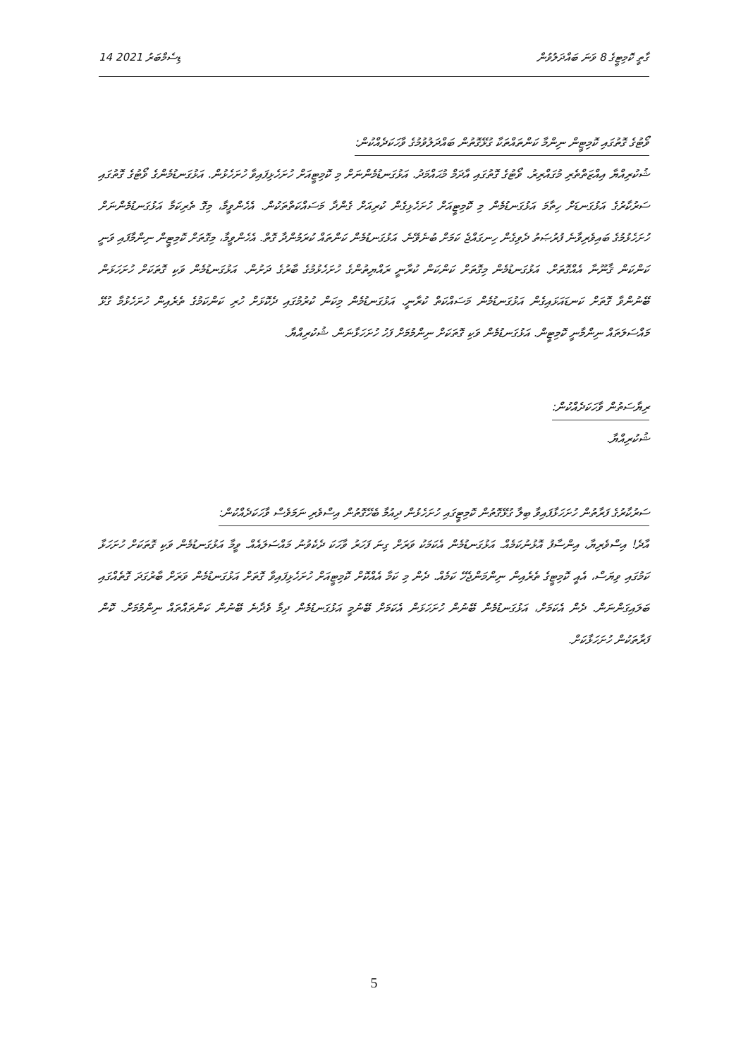14 ޑިސެމްބަރު 2021 ގާތީ ކޮމިޓީގެ 8 ވަނަ ބައްދަލުވުން
ވޯޓުގެ ގޮތުގައި ކޮމިޓީން ނިންމާ ކަންތައްތަކާ ގުޅޭގޮތުން ބައްދަލުވުމުގެ ވާހަކަދެއްކުން:
ޝުކުރިއްޔާ އިއްޒަތްތެރި މުގައްރިރު. ވޯޓުގެ ގޮތުގައި އާދަމް މުޙައްމަދު. އަޅުގަނޑުމެންނަށް މި ކޮމިޓީއަށް ހުށަހެޅިފައިވާ ހުށަހެޅުން. އަޅުގަނޑުމެންގެ ވޯޓުގެ ގޮތުގައި ސަރުކާރުގެ އަޅުގަނޑަށް ހިތާމަ އަޅުގަނޑުމެން މި ކޮމިޓީއަށް ހުށަހެޅިގެން ކުރިއަށް ގެންދާ މަސައްކަތްތަކުން. އެހެންވީމާ، މިގޮ ތެރިކަމާ އަޅުގަނޑުމެންނަށް ހުށަހެޅުމުގެ ބައިވެރިވާނެ ފުރުޞަތު ދެވިގެން ހިނގައްޖެ ކަމަށް ބުނެވޭނެ. އަޅުގަނޑުމެން ކަންތައް ކުރަމުންދާ ގޮތް. އެހެންވީމާ، މިގޮތަށް ކޮމިޓީން ނިންމާފައި ވަނީ ކަންކަން ޤާނޫނާ އެއްގޮތަށް. އަޅުގަނޑުމެން މިގޮތަށް ކަންކަން ކުރާނީ ރައްޔިތުންގެ ހުށަހެޅުމުގެ ބާރުގެ ދަށުން. އަޅުގަނޑުމެން ވަކި ގޮތަކަށް ހުށަހަޅަން ބޭނުންވާ ގޮތަށް ކަނޑައަޅައިގެން އަޅުގަނޑުމެން މަސައްކަތް ކުރާނީ. އަޅުގަނޑުމެން މިކަން ކުރުމުގައި ދެކޮޅަށް ހުރި ކަންކަމުގެ ތެރެއިން ހުށަހެޅުމާ ގުޅޭ މައްސަލަތައް ނިންމާނީ ކޮމިޓީން. އަޅުގަނޑުމެން ވަކި ގޮތަކަށް ނިންމުމަށް ފަހު ހުށަހަޅާނަން. ޝުކުރިއްޔާ.
ރިޔާސަތުން ވާހަކަދެއްކުން:
ޝުކުރިއްޔާ.
ސަރުކާރުގެ ފަރާތުން ހުށަހަޅާފައިވާ ބިލާ ގުޅޭގޮތުން ކޮމިޓީގައި ހުށަހެޅުން ދިއުމާ ބެހޭގޮތުން އިސްވެރި ނަމަވެސް ވާހަކަދެއްކުން:
އާދެ! އިސްވެރިޔާ، އިންސާފު އޮޅުނުކަމެއް. އަޅުގަނޑުމެން އެކަމަކު ވަރަށް ގިނަ ފަހަރު ވާހަކަ ދެކެވުނު މައްސަލައެއް. ވީމާ އަޅުގަނޑުމެން ވަކި ގޮތަކަށް ހުށަހަޅާ ކަމުގައި ވިޔަސް، އެއީ ކޮމިޓީގެ ތެރެއިން ނިންމަންޖެހޭ ކަމެއް. ދެން މި ކަމާ އެއްކޮށް ކޮމިޓީއަށް ހުށަހެޅިފައިވާ ގޮތަށް އަޅުގަނޑުމެން ވަރަށް ބާރުގަދަ ގޮތެއްގައި ބަލައިގަންނަން. ދެން އެކަމަށް، އަޅުގަނޑުމެން ބޭނުން ހުށަހަޅަން އެކަމަށް ބޭނުމީ އަޅުގަނޑުމެން ދިމާ ވެދާނެ ބޭނުން ކަންތައްތައް ނިންމުމަށް. ކޮން ފަރާތަކުން ހުށަހަޅާކަށް.
5